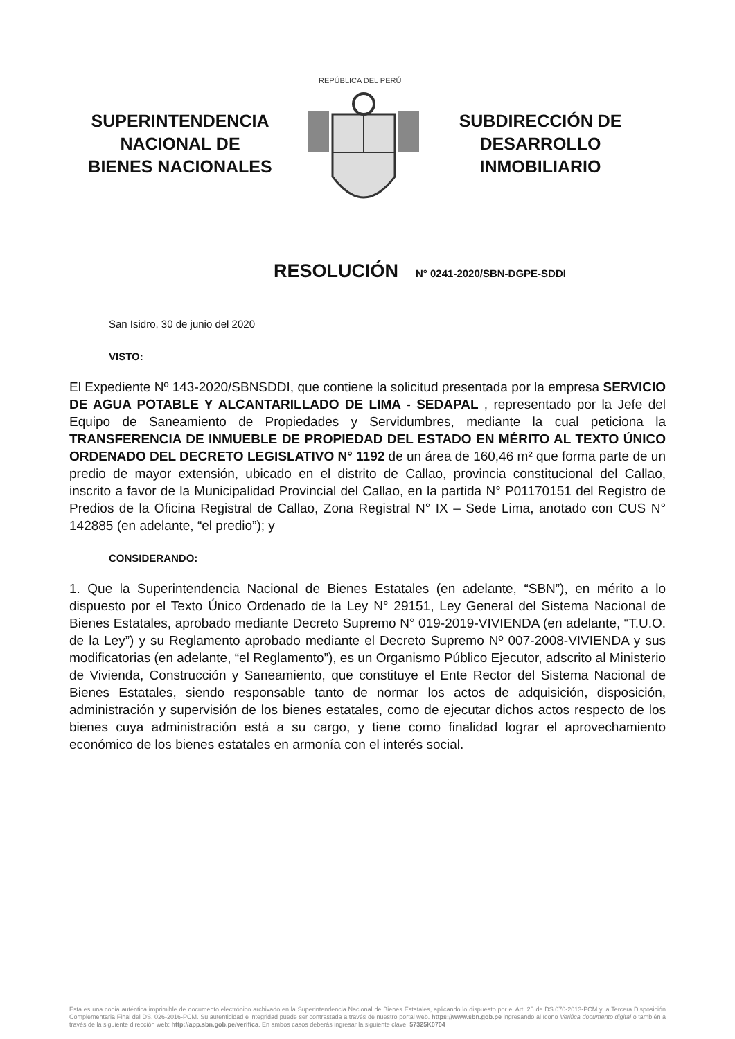SUPERINTENDENCIA
NACIONAL DE
BIENES NACIONALES
REPÚBLICA DEL PERÚ
SUBDIRECCIÓN DE
DESARROLLO
INMOBILIARIO
RESOLUCIÓN N° 0241-2020/SBN-DGPE-SDDI
San Isidro, 30 de junio del 2020
VISTO:
El Expediente Nº 143-2020/SBNSDDI, que contiene la solicitud presentada por la empresa SERVICIO DE AGUA POTABLE Y ALCANTARILLADO DE LIMA - SEDAPAL , representado por la Jefe del Equipo de Saneamiento de Propiedades y Servidumbres, mediante la cual peticiona la TRANSFERENCIA DE INMUEBLE DE PROPIEDAD DEL ESTADO EN MÉRITO AL TEXTO ÚNICO ORDENADO DEL DECRETO LEGISLATIVO N° 1192 de un área de 160,46 m² que forma parte de un predio de mayor extensión, ubicado en el distrito de Callao, provincia constitucional del Callao, inscrito a favor de la Municipalidad Provincial del Callao, en la partida N° P01170151 del Registro de Predios de la Oficina Registral de Callao, Zona Registral N° IX – Sede Lima, anotado con CUS N° 142885 (en adelante, “el predio”); y
CONSIDERANDO:
1. Que la Superintendencia Nacional de Bienes Estatales (en adelante, “SBN”), en mérito a lo dispuesto por el Texto Único Ordenado de la Ley N° 29151, Ley General del Sistema Nacional de Bienes Estatales, aprobado mediante Decreto Supremo N° 019-2019-VIVIENDA (en adelante, “T.U.O. de la Ley”) y su Reglamento aprobado mediante el Decreto Supremo Nº 007-2008-VIVIENDA y sus modificatorias (en adelante, “el Reglamento”), es un Organismo Público Ejecutor, adscrito al Ministerio de Vivienda, Construcción y Saneamiento, que constituye el Ente Rector del Sistema Nacional de Bienes Estatales, siendo responsable tanto de normar los actos de adquisición, disposición, administración y supervisión de los bienes estatales, como de ejecutar dichos actos respecto de los bienes cuya administración está a su cargo, y tiene como finalidad lograr el aprovechamiento económico de los bienes estatales en armonía con el interés social.
Esta es una copia auténtica imprimible de documento electrónico archivado en la Superintendencia Nacional de Bienes Estatales, aplicando lo dispuesto por el Art. 25 de DS.070-2013-PCM y la Tercera Disposición Complementaria Final del DS. 026-2016-PCM. Su autenticidad e integridad puede ser contrastada a través de nuestro portal web. https://www.sbn.gob.pe ingresando al ícono Verifica documento digital o también a través de la siguiente dirección web: http://app.sbn.gob.pe/verifica. En ambos casos deberás ingresar la siguiente clave: 57325K0704